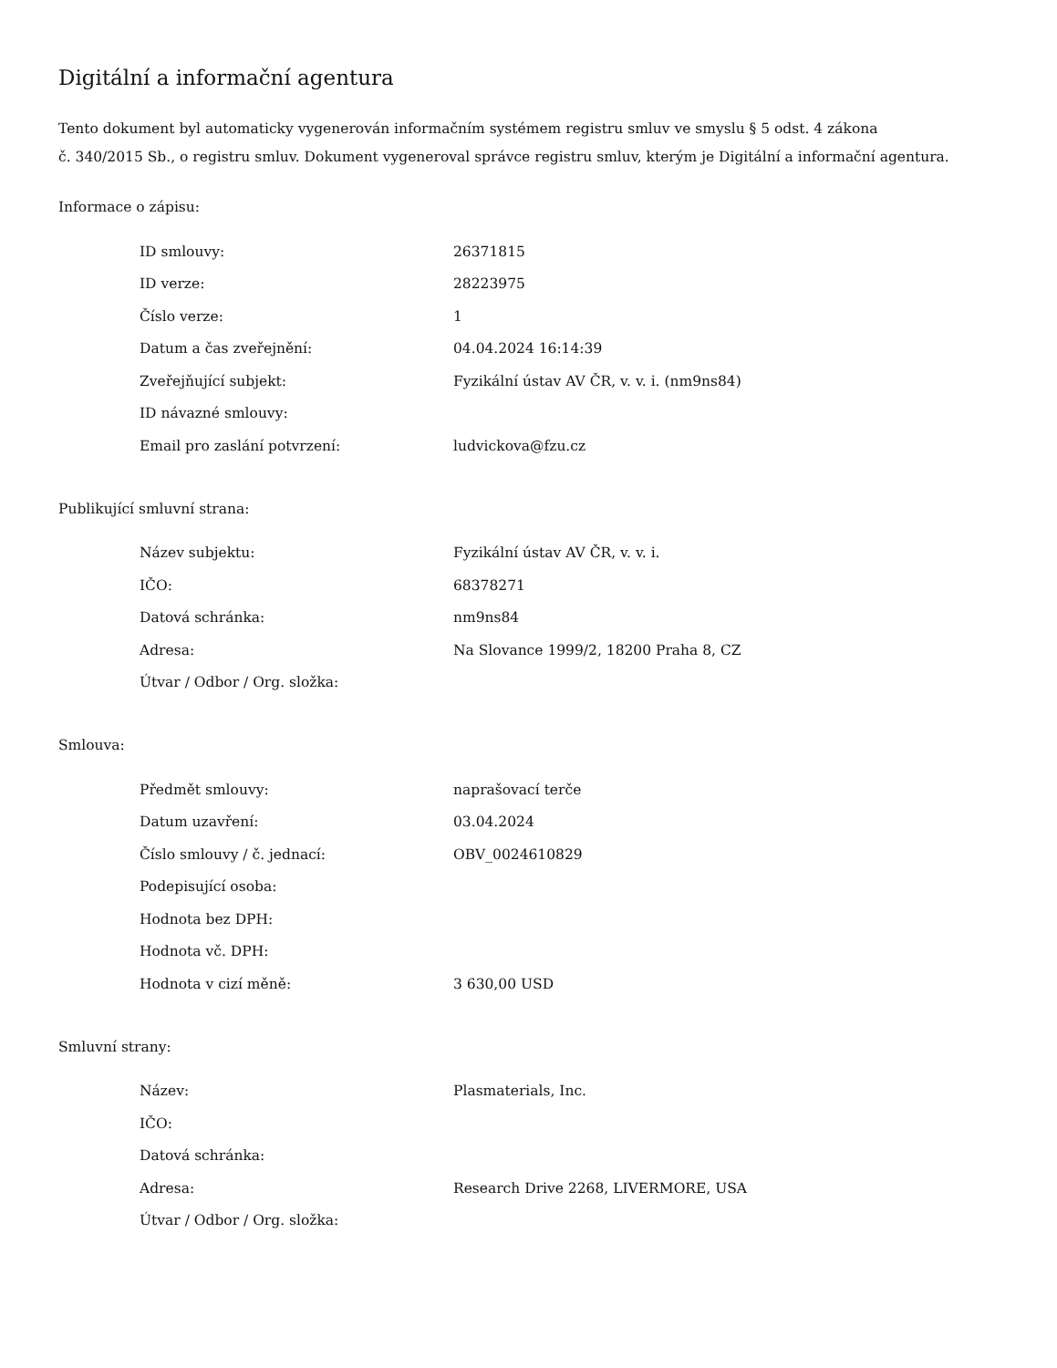Digitální a informační agentura
Tento dokument byl automaticky vygenerován informačním systémem registru smluv ve smyslu § 5 odst. 4 zákona
č. 340/2015 Sb., o registru smluv. Dokument vygeneroval správce registru smluv, kterým je Digitální a informační agentura.
Informace o zápisu:
| ID smlouvy: | 26371815 |
| ID verze: | 28223975 |
| Číslo verze: | 1 |
| Datum a čas zveřejnění: | 04.04.2024 16:14:39 |
| Zveřejňující subjekt: | Fyzikální ústav AV ČR, v. v. i. (nm9ns84) |
| ID návazné smlouvy: | |
| Email pro zaslání potvrzení: | ludvickova@fzu.cz |
Publikující smluvní strana:
| Název subjektu: | Fyzikální ústav AV ČR, v. v. i. |
| IČO: | 68378271 |
| Datová schránka: | nm9ns84 |
| Adresa: | Na Slovance 1999/2, 18200 Praha 8, CZ |
| Útvar / Odbor / Org. složka: | |
Smlouva:
| Předmět smlouvy: | naprašovací terče |
| Datum uzavření: | 03.04.2024 |
| Číslo smlouvy / č. jednací: | OBV_0024610829 |
| Podepisující osoba: | |
| Hodnota bez DPH: | |
| Hodnota vč. DPH: | |
| Hodnota v cizí měně: | 3 630,00 USD |
Smluvní strany:
| Název: | Plasmaterials, Inc. |
| IČO: | |
| Datová schránka: | |
| Adresa: | Research Drive 2268, LIVERMORE, USA |
| Útvar / Odbor / Org. složka: | |